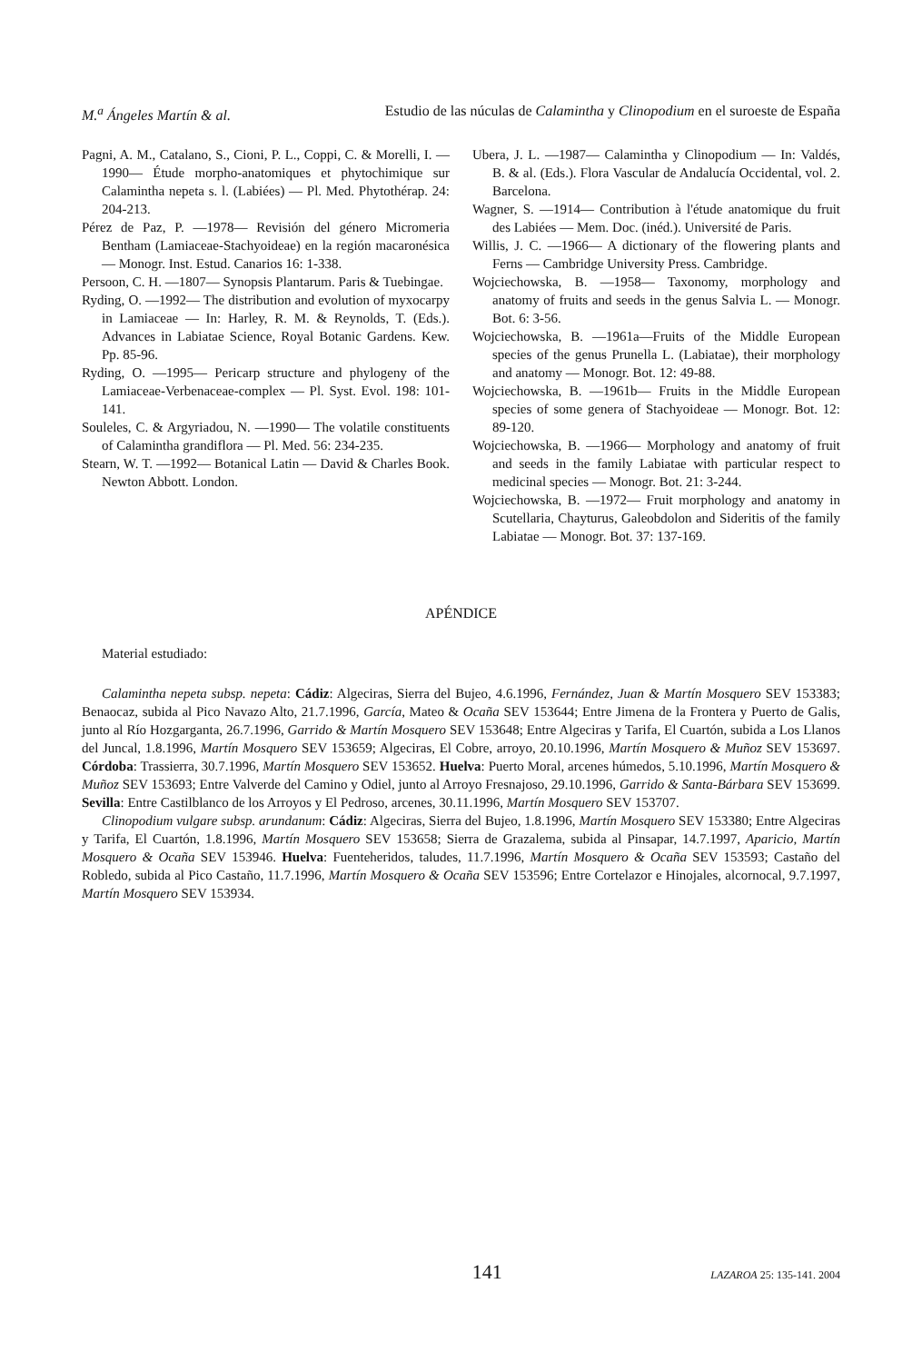M.<sup>a</sup> Ángeles Martín & al. Estudio de las núculas de Calamintha y Clinopodium en el suroeste de España
Pagni, A. M., Catalano, S., Cioni, P. L., Coppi, C. & Morelli, I. —1990— Étude morpho-anatomiques et phytochimique sur Calamintha nepeta s. l. (Labiées) — Pl. Med. Phytothérap. 24: 204-213.
Pérez de Paz, P. —1978— Revisión del género Micromeria Bentham (Lamiaceae-Stachyoideae) en la región macaronésica — Monogr. Inst. Estud. Canarios 16: 1-338.
Persoon, C. H. —1807— Synopsis Plantarum. Paris & Tuebingae.
Ryding, O. —1992— The distribution and evolution of myxocarpy in Lamiaceae — In: Harley, R. M. & Reynolds, T. (Eds.). Advances in Labiatae Science, Royal Botanic Gardens. Kew. Pp. 85-96.
Ryding, O. —1995— Pericarp structure and phylogeny of the Lamiaceae-Verbenaceae-complex — Pl. Syst. Evol. 198: 101-141.
Souleles, C. & Argyriadou, N. —1990— The volatile constituents of Calamintha grandiflora — Pl. Med. 56: 234-235.
Stearn, W. T. —1992— Botanical Latin — David & Charles Book. Newton Abbott. London.
Ubera, J. L. —1987— Calamintha y Clinopodium — In: Valdés, B. & al. (Eds.). Flora Vascular de Andalucía Occidental, vol. 2. Barcelona.
Wagner, S. —1914— Contribution à l'étude anatomique du fruit des Labiées — Mem. Doc. (inéd.). Université de Paris.
Willis, J. C. —1966— A dictionary of the flowering plants and Ferns — Cambridge University Press. Cambridge.
Wojciechowska, B. —1958— Taxonomy, morphology and anatomy of fruits and seeds in the genus Salvia L. — Monogr. Bot. 6: 3-56.
Wojciechowska, B. —1961a—Fruits of the Middle European species of the genus Prunella L. (Labiatae), their morphology and anatomy — Monogr. Bot. 12: 49-88.
Wojciechowska, B. —1961b— Fruits in the Middle European species of some genera of Stachyoideae — Monogr. Bot. 12: 89-120.
Wojciechowska, B. —1966— Morphology and anatomy of fruit and seeds in the family Labiatae with particular respect to medicinal species — Monogr. Bot. 21: 3-244.
Wojciechowska, B. —1972— Fruit morphology and anatomy in Scutellaria, Chayturus, Galeobdolon and Sideritis of the family Labiatae — Monogr. Bot. 37: 137-169.
APÉNDICE
Material estudiado:
Calamintha nepeta subsp. nepeta: Cádiz: Algeciras, Sierra del Bujeo, 4.6.1996, Fernández, Juan & Martín Mosquero SEV 153383; Benaocaz, subida al Pico Navazo Alto, 21.7.1996, García, Mateo & Ocaña SEV 153644; Entre Jimena de la Frontera y Puerto de Galis, junto al Río Hozgarganta, 26.7.1996, Garrido & Martín Mosquero SEV 153648; Entre Algeciras y Tarifa, El Cuartón, subida a Los Llanos del Juncal, 1.8.1996, Martín Mosquero SEV 153659; Algeciras, El Cobre, arroyo, 20.10.1996, Martín Mosquero & Muñoz SEV 153697. Córdoba: Trassierra, 30.7.1996, Martín Mosquero SEV 153652. Huelva: Puerto Moral, arcenes húmedos, 5.10.1996, Martín Mosquero & Muñoz SEV 153693; Entre Valverde del Camino y Odiel, junto al Arroyo Fresnajoso, 29.10.1996, Garrido & Santa-Bárbara SEV 153699. Sevilla: Entre Castilblanco de los Arroyos y El Pedroso, arcenes, 30.11.1996, Martín Mosquero SEV 153707.
Clinopodium vulgare subsp. arundanum: Cádiz: Algeciras, Sierra del Bujeo, 1.8.1996, Martín Mosquero SEV 153380; Entre Algeciras y Tarifa, El Cuartón, 1.8.1996, Martín Mosquero SEV 153658; Sierra de Grazalema, subida al Pinsapar, 14.7.1997, Aparicio, Martín Mosquero & Ocaña SEV 153946. Huelva: Fuenteheridos, taludes, 11.7.1996, Martín Mosquero & Ocaña SEV 153593; Castaño del Robledo, subida al Pico Castaño, 11.7.1996, Martín Mosquero & Ocaña SEV 153596; Entre Cortelazor e Hinojales, alcornocal, 9.7.1997, Martín Mosquero SEV 153934.
141 LAZAROA 25: 135-141. 2004